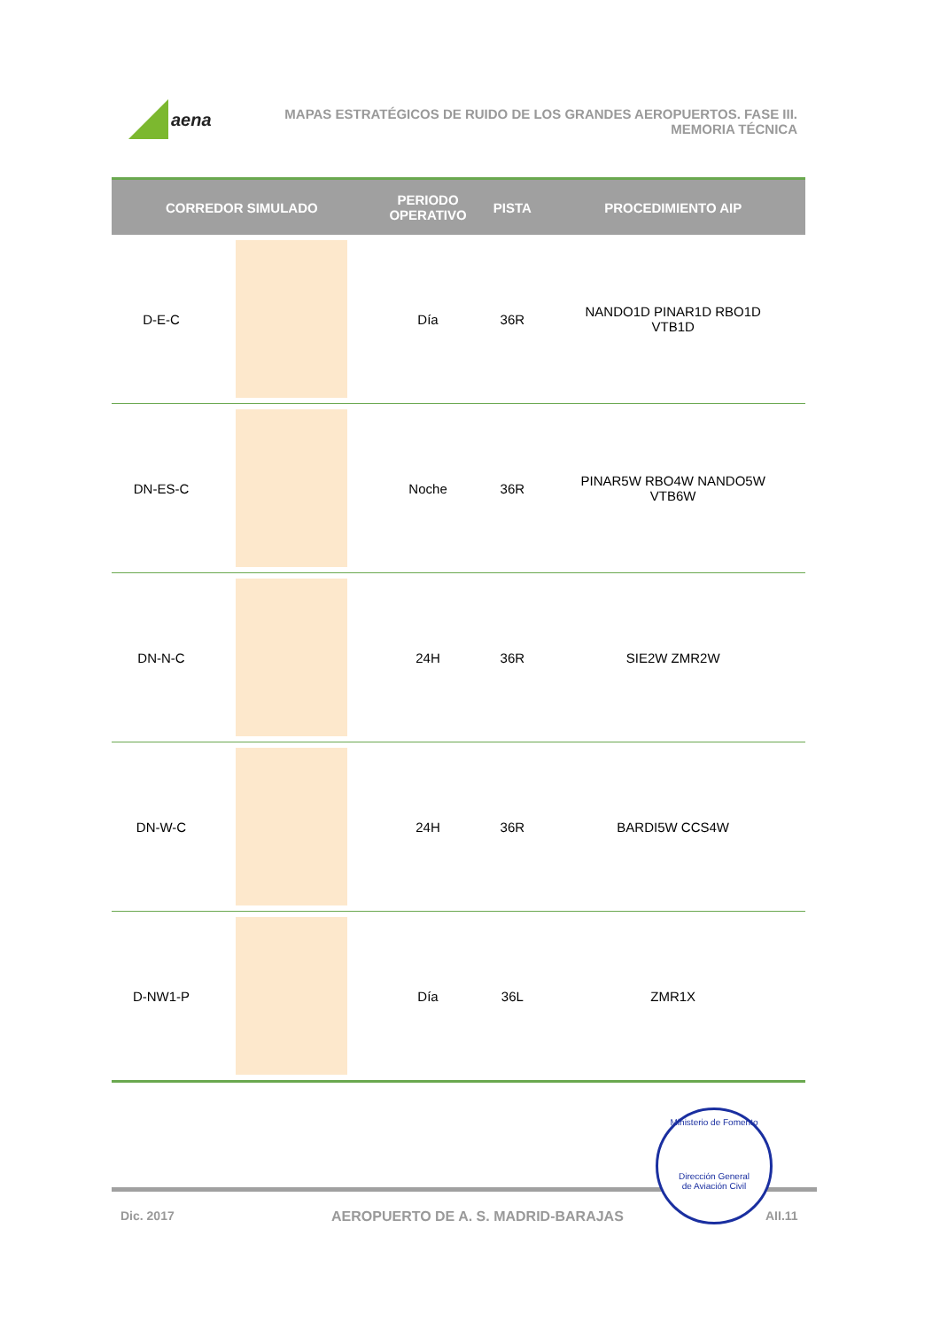aena
MAPAS ESTRATÉGICOS DE RUIDO DE LOS GRANDES AEROPUERTOS. FASE III.
MEMORIA TÉCNICA
| CORREDOR SIMULADO | | PERIODO OPERATIVO | PISTA | PROCEDIMIENTO AIP |
| --- | --- | --- | --- | --- |
| D-E-C | | Día | 36R | NANDO1D PINAR1D RBO1D VTB1D |
| DN-ES-C | | Noche | 36R | PINAR5W RBO4W NANDO5W VTB6W |
| DN-N-C | | 24H | 36R | SIE2W ZMR2W |
| DN-W-C | | 24H | 36R | BARDI5W CCS4W |
| D-NW1-P | | Día | 36L | ZMR1X |
Dic. 2017
AEROPUERTO DE A. S. MADRID-BARAJAS
AII.11
Ministerio de Fomento
Dirección General
de Aviación Civil